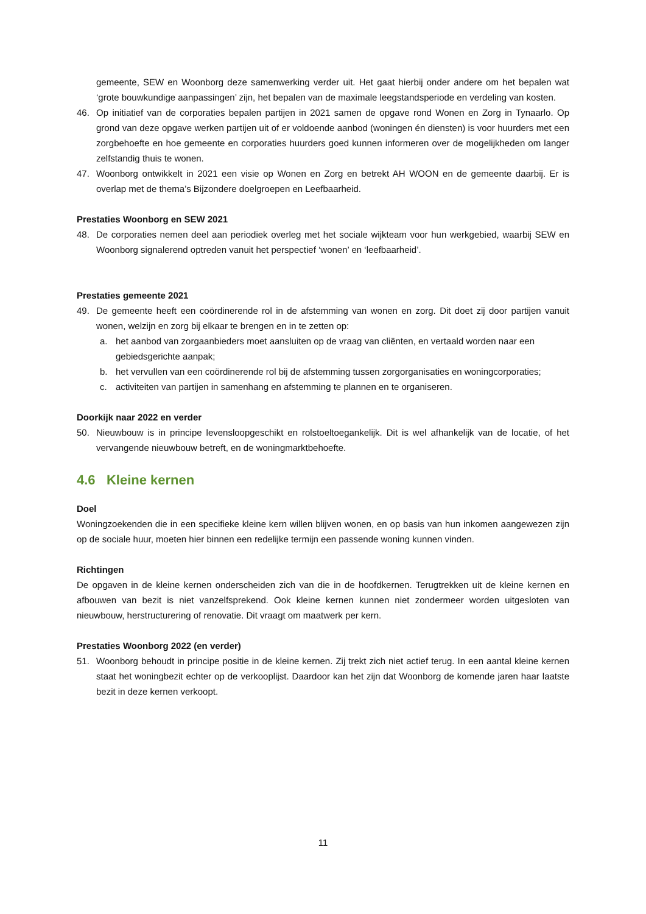gemeente, SEW en Woonborg deze samenwerking verder uit. Het gaat hierbij onder andere om het bepalen wat ‘grote bouwkundige aanpassingen’ zijn, het bepalen van de maximale leegstandsperiode en verdeling van kosten.
46. Op initiatief van de corporaties bepalen partijen in 2021 samen de opgave rond Wonen en Zorg in Tynaarlo. Op grond van deze opgave werken partijen uit of er voldoende aanbod (woningen én diensten) is voor huurders met een zorgbehoefte en hoe gemeente en corporaties huurders goed kunnen informeren over de mogelijkheden om langer zelfstandig thuis te wonen.
47. Woonborg ontwikkelt in 2021 een visie op Wonen en Zorg en betrekt AH WOON en de gemeente daarbij. Er is overlap met de thema’s Bijzondere doelgroepen en Leefbaarheid.
Prestaties Woonborg en SEW 2021
48. De corporaties nemen deel aan periodiek overleg met het sociale wijkteam voor hun werkgebied, waarbij SEW en Woonborg signalerend optreden vanuit het perspectief ‘wonen’ en ‘leefbaarheid’.
Prestaties gemeente 2021
49. De gemeente heeft een coördinerende rol in de afstemming van wonen en zorg. Dit doet zij door partijen vanuit wonen, welzijn en zorg bij elkaar te brengen en in te zetten op:
a. het aanbod van zorgaanbieders moet aansluiten op de vraag van cliënten, en vertaald worden naar een gebiedsgerichte aanpak;
b. het vervullen van een coördinerende rol bij de afstemming tussen zorgorganisaties en woningcorporaties;
c. activiteiten van partijen in samenhang en afstemming te plannen en te organiseren.
Doorkijk naar 2022 en verder
50. Nieuwbouw is in principe levensloopgeschikt en rolstoeltoegankelijk. Dit is wel afhankelijk van de locatie, of het vervangende nieuwbouw betreft, en de woningmarktbehoefte.
4.6 Kleine kernen
Doel
Woningzoekenden die in een specifieke kleine kern willen blijven wonen, en op basis van hun inkomen aangewezen zijn op de sociale huur, moeten hier binnen een redelijke termijn een passende woning kunnen vinden.
Richtingen
De opgaven in de kleine kernen onderscheiden zich van die in de hoofdkernen. Terugtrekken uit de kleine kernen en afbouwen van bezit is niet vanzelfsprekend. Ook kleine kernen kunnen niet zondermeer worden uitgesloten van nieuwbouw, herstructurering of renovatie. Dit vraagt om maatwerk per kern.
Prestaties Woonborg 2022 (en verder)
51. Woonborg behoudt in principe positie in de kleine kernen. Zij trekt zich niet actief terug. In een aantal kleine kernen staat het woningbezit echter op de verkooplijst. Daardoor kan het zijn dat Woonborg de komende jaren haar laatste bezit in deze kernen verkoopt.
11